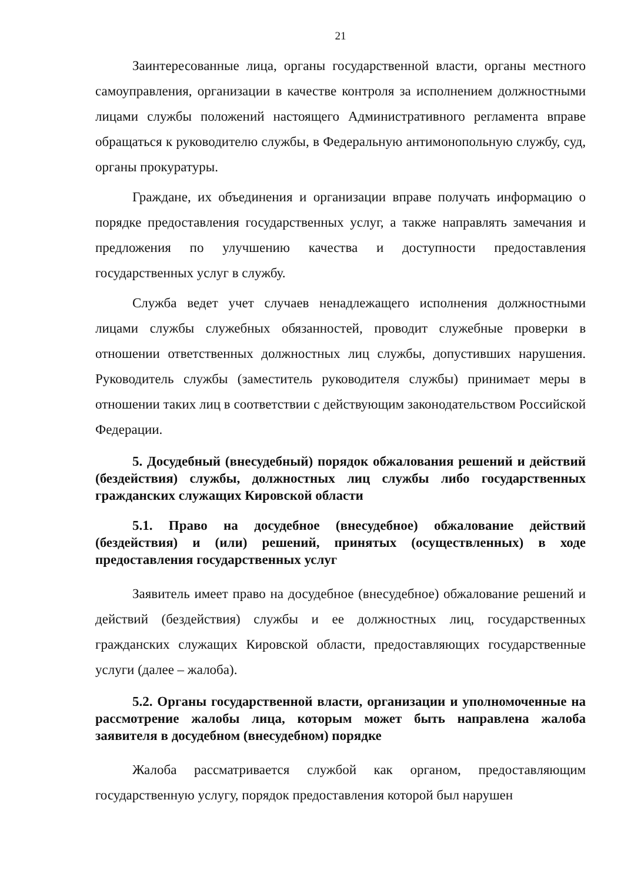21
Заинтересованные лица, органы государственной власти, органы местного самоуправления, организации в качестве контроля за исполнением должностными лицами службы положений настоящего Административного регламента вправе обращаться к руководителю службы, в Федеральную антимонопольную службу, суд, органы прокуратуры.
Граждане, их объединения и организации вправе получать информацию о порядке предоставления государственных услуг, а также направлять замечания и предложения по улучшению качества и доступности предоставления государственных услуг в службу.
Служба ведет учет случаев ненадлежащего исполнения должностными лицами службы служебных обязанностей, проводит служебные проверки в отношении ответственных должностных лиц службы, допустивших нарушения. Руководитель службы (заместитель руководителя службы) принимает меры в отношении таких лиц в соответствии с действующим законодательством Российской Федерации.
5. Досудебный (внесудебный) порядок обжалования решений и действий (бездействия) службы, должностных лиц службы либо государственных гражданских служащих Кировской области
5.1. Право на досудебное (внесудебное) обжалование действий (бездействия) и (или) решений, принятых (осуществленных) в ходе предоставления государственных услуг
Заявитель имеет право на досудебное (внесудебное) обжалование решений и действий (бездействия) службы и ее должностных лиц, государственных гражданских служащих Кировской области, предоставляющих государственные услуги (далее – жалоба).
5.2. Органы государственной власти, организации и уполномоченные на рассмотрение жалобы лица, которым может быть направлена жалоба заявителя в досудебном (внесудебном) порядке
Жалоба рассматривается службой как органом, предоставляющим государственную услугу, порядок предоставления которой был нарушен